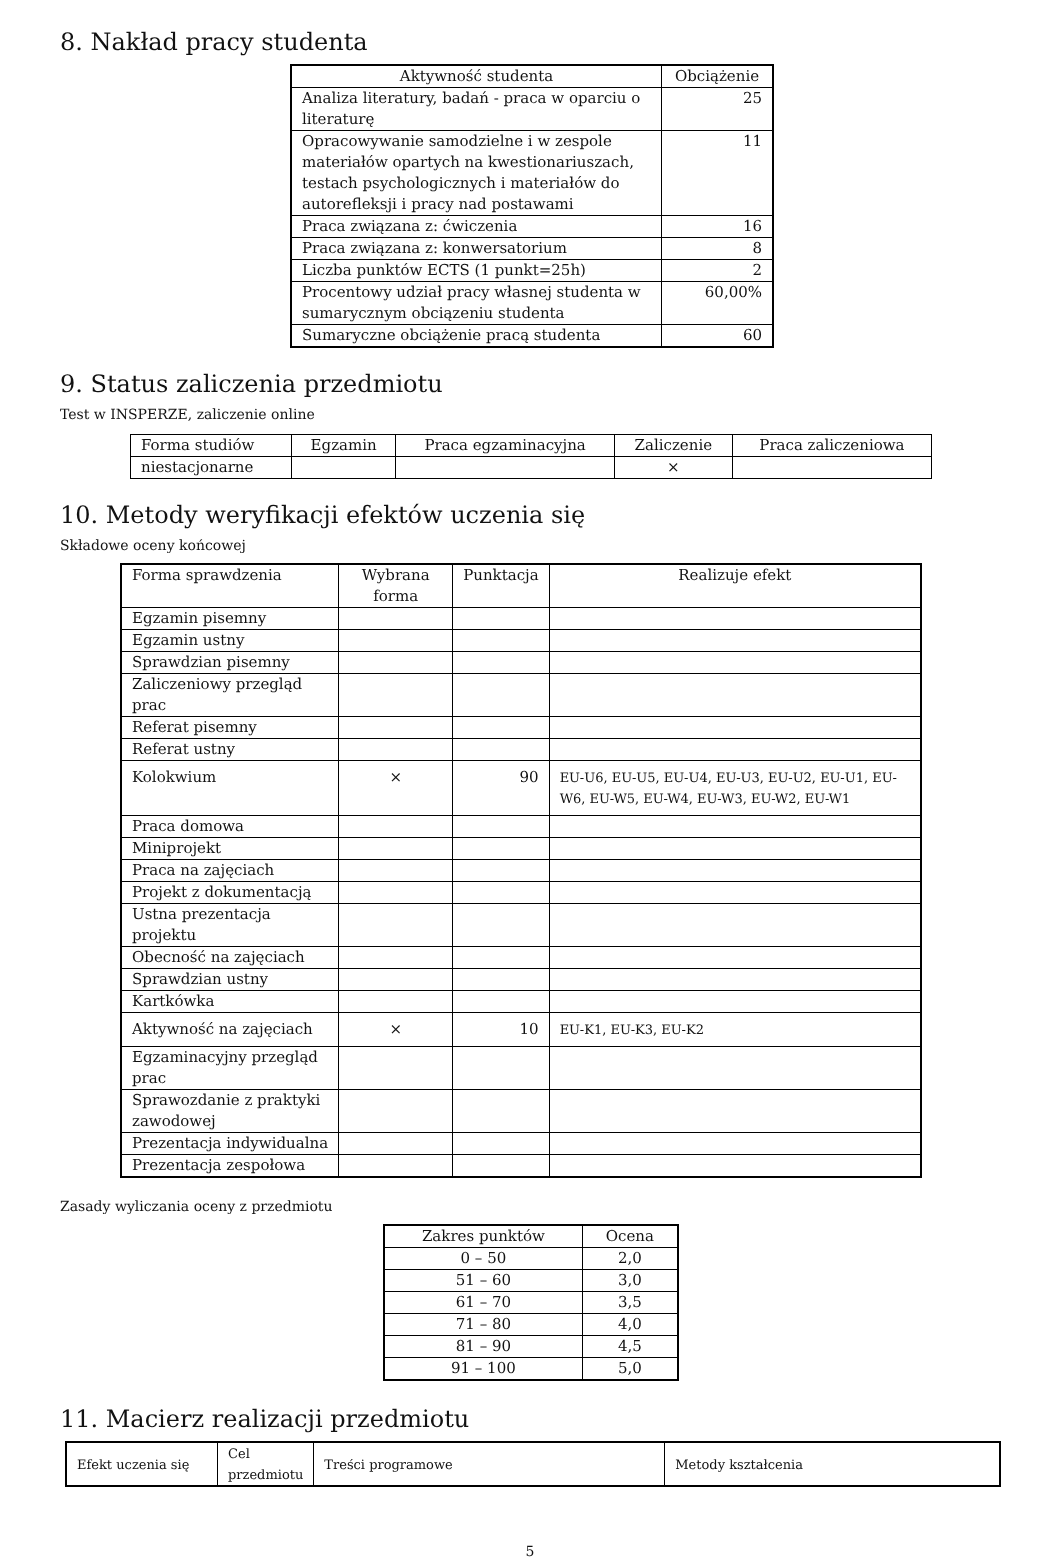8. Nakład pracy studenta
| Aktywność studenta | Obciążenie |
| --- | --- |
| Analiza literatury, badań - praca w oparciu o literaturę | 25 |
| Opracowywanie samodzielne i w zespole materiałów opartych na kwestionariuszach, testach psychologicznych i materiałów do autorefleksji i pracy nad postawami | 11 |
| Praca związana z: ćwiczenia | 16 |
| Praca związana z: konwersatorium | 8 |
| Liczba punktów ECTS (1 punkt=25h) | 2 |
| Procentowy udział pracy własnej studenta w sumarycznym obciązeniu studenta | 60,00% |
| Sumaryczne obciążenie pracą studenta | 60 |
9. Status zaliczenia przedmiotu
Test w INSPERZE, zaliczenie online
| Forma studiów | Egzamin | Praca egzaminacyjna | Zaliczenie | Praca zaliczeniowa |
| niestacjonarne | | | × | |
10. Metody weryfikacji efektów uczenia się
Składowe oceny końcowej
| Forma sprawdzenia | Wybrana forma | Punktacja | Realizuje efekt |
| Egzamin pisemny | | | |
| Egzamin ustny | | | |
| Sprawdzian pisemny | | | |
| Zaliczeniowy przegląd prac | | | |
| Referat pisemny | | | |
| Referat ustny | | | |
| Kolokwium | × | 90 | EU-U6, EU-U5, EU-U4, EU-U3, EU-U2, EU-U1, EU-W6, EU-W5, EU-W4, EU-W3, EU-W2, EU-W1 |
| Praca domowa | | | |
| Miniprojekt | | | |
| Praca na zajęciach | | | |
| Projekt z dokumentacją | | | |
| Ustna prezentacja projektu | | | |
| Obecność na zajęciach | | | |
| Sprawdzian ustny | | | |
| Kartkówka | | | |
| Aktywność na zajęciach | × | 10 | EU-K1, EU-K3, EU-K2 |
| Egzaminacyjny przegląd prac | | | |
| Sprawozdanie z praktyki zawodowej | | | |
| Prezentacja indywidualna | | | |
| Prezentacja zespołowa | | | |
Zasady wyliczania oceny z przedmiotu
| Zakres punktów | Ocena |
| --- | --- |
| 0 – 50 | 2,0 |
| 51 – 60 | 3,0 |
| 61 – 70 | 3,5 |
| 71 – 80 | 4,0 |
| 81 – 90 | 4,5 |
| 91 – 100 | 5,0 |
11. Macierz realizacji przedmiotu
| Efekt uczenia się | Cel przedmiotu | Treści programowe | Metody kształcenia |
5